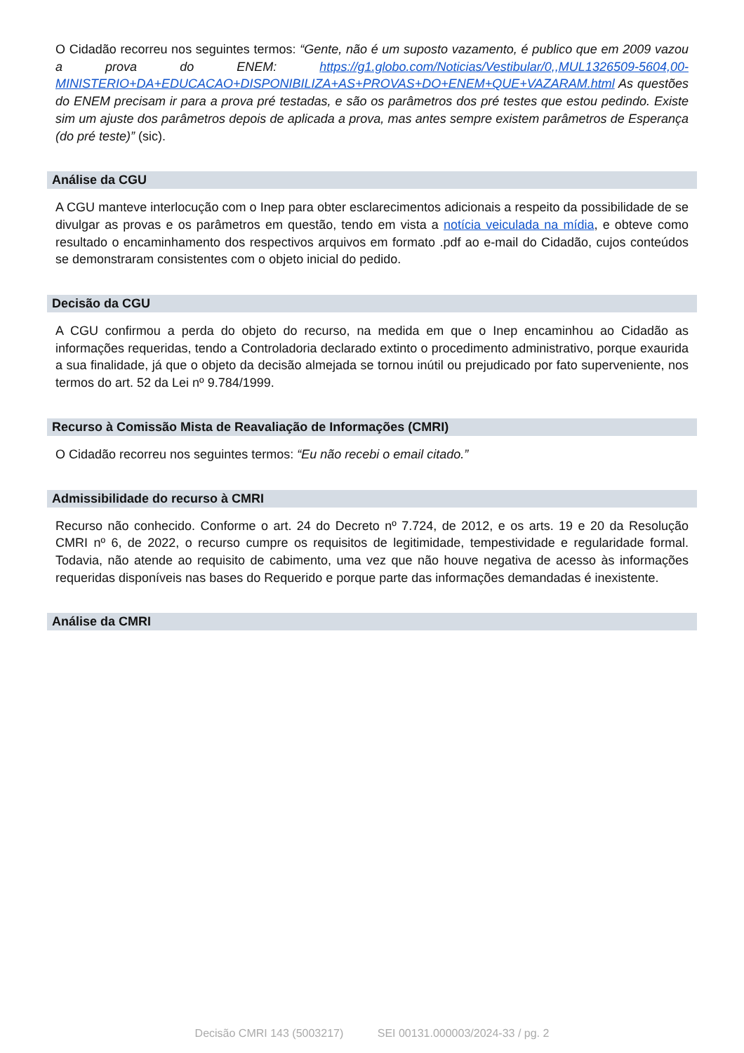O Cidadão recorreu nos seguintes termos: “Gente, não é um suposto vazamento, é publico que em 2009 vazou a prova do ENEM: https://g1.globo.com/Noticias/Vestibular/0,,MUL1326509-5604,00-MINISTERIO+DA+EDUCACAO+DISPONIBILIZA+AS+PROVAS+DO+ENEM+QUE+VAZARAM.html As questões do ENEM precisam ir para a prova pré testadas, e são os parâmetros dos pré testes que estou pedindo. Existe sim um ajuste dos parâmetros depois de aplicada a prova, mas antes sempre existem parâmetros de Esperança (do pré teste)” (sic).
Análise da CGU
A CGU manteve interlocução com o Inep para obter esclarecimentos adicionais a respeito da possibilidade de se divulgar as provas e os parâmetros em questão, tendo em vista a notícia veiculada na mídia, e obteve como resultado o encaminhamento dos respectivos arquivos em formato .pdf ao e-mail do Cidadão, cujos conteúdos se demonstraram consistentes com o objeto inicial do pedido.
Decisão da CGU
A CGU confirmou a perda do objeto do recurso, na medida em que o Inep encaminhou ao Cidadão as informações requeridas, tendo a Controladoria declarado extinto o procedimento administrativo, porque exaurida a sua finalidade, já que o objeto da decisão almejada se tornou inútil ou prejudicado por fato superveniente, nos termos do art. 52 da Lei nº 9.784/1999.
Recurso à Comissão Mista de Reavaliação de Informações (CMRI)
O Cidadão recorreu nos seguintes termos: “Eu não recebi o email citado.”
Admissibilidade do recurso à CMRI
Recurso não conhecido. Conforme o art. 24 do Decreto nº 7.724, de 2012, e os arts. 19 e 20 da Resolução CMRI nº 6, de 2022, o recurso cumpre os requisitos de legitimidade, tempestividade e regularidade formal. Todavia, não atende ao requisito de cabimento, uma vez que não houve negativa de acesso às informações requeridas disponíveis nas bases do Requerido e porque parte das informações demandadas é inexistente.
Análise da CMRI
Decisão CMRI 143 (5003217) SEI 00131.000003/2024-33 / pg. 2